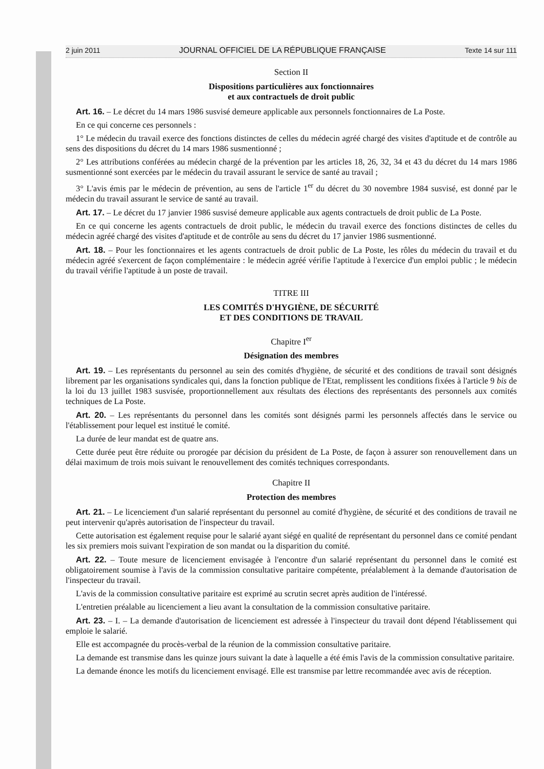2 juin 2011 JOURNAL OFFICIEL DE LA RÉPUBLIQUE FRANÇAISE Texte 14 sur 111
Section II
Dispositions particulières aux fonctionnaires
et aux contractuels de droit public
Art. 16. – Le décret du 14 mars 1986 susvisé demeure applicable aux personnels fonctionnaires de La Poste.
En ce qui concerne ces personnels :
1° Le médecin du travail exerce des fonctions distinctes de celles du médecin agréé chargé des visites d'aptitude et de contrôle au sens des dispositions du décret du 14 mars 1986 susmentionné ;
2° Les attributions conférées au médecin chargé de la prévention par les articles 18, 26, 32, 34 et 43 du décret du 14 mars 1986 susmentionné sont exercées par le médecin du travail assurant le service de santé au travail ;
3° L'avis émis par le médecin de prévention, au sens de l'article 1<sup>er</sup> du décret du 30 novembre 1984 susvisé, est donné par le médecin du travail assurant le service de santé au travail.
Art. 17. – Le décret du 17 janvier 1986 susvisé demeure applicable aux agents contractuels de droit public de La Poste.
En ce qui concerne les agents contractuels de droit public, le médecin du travail exerce des fonctions distinctes de celles du médecin agréé chargé des visites d'aptitude et de contrôle au sens du décret du 17 janvier 1986 susmentionné.
Art. 18. – Pour les fonctionnaires et les agents contractuels de droit public de La Poste, les rôles du médecin du travail et du médecin agréé s'exercent de façon complémentaire : le médecin agréé vérifie l'aptitude à l'exercice d'un emploi public ; le médecin du travail vérifie l'aptitude à un poste de travail.
TITRE III
LES COMITÉS D'HYGIÈNE, DE SÉCURITÉ
ET DES CONDITIONS DE TRAVAIL
Chapitre I<sup>er</sup>
Désignation des membres
Art. 19. – Les représentants du personnel au sein des comités d'hygiène, de sécurité et des conditions de travail sont désignés librement par les organisations syndicales qui, dans la fonction publique de l'Etat, remplissent les conditions fixées à l'article 9 bis de la loi du 13 juillet 1983 susvisée, proportionnellement aux résultats des élections des représentants des personnels aux comités techniques de La Poste.
Art. 20. – Les représentants du personnel dans les comités sont désignés parmi les personnels affectés dans le service ou l'établissement pour lequel est institué le comité.
La durée de leur mandat est de quatre ans.
Cette durée peut être réduite ou prorogée par décision du président de La Poste, de façon à assurer son renouvellement dans un délai maximum de trois mois suivant le renouvellement des comités techniques correspondants.
Chapitre II
Protection des membres
Art. 21. – Le licenciement d'un salarié représentant du personnel au comité d'hygiène, de sécurité et des conditions de travail ne peut intervenir qu'après autorisation de l'inspecteur du travail.
Cette autorisation est également requise pour le salarié ayant siégé en qualité de représentant du personnel dans ce comité pendant les six premiers mois suivant l'expiration de son mandat ou la disparition du comité.
Art. 22. – Toute mesure de licenciement envisagée à l'encontre d'un salarié représentant du personnel dans le comité est obligatoirement soumise à l'avis de la commission consultative paritaire compétente, préalablement à la demande d'autorisation de l'inspecteur du travail.
L'avis de la commission consultative paritaire est exprimé au scrutin secret après audition de l'intéressé.
L'entretien préalable au licenciement a lieu avant la consultation de la commission consultative paritaire.
Art. 23. – I. – La demande d'autorisation de licenciement est adressée à l'inspecteur du travail dont dépend l'établissement qui emploie le salarié.
Elle est accompagnée du procès-verbal de la réunion de la commission consultative paritaire.
La demande est transmise dans les quinze jours suivant la date à laquelle a été émis l'avis de la commission consultative paritaire.
La demande énonce les motifs du licenciement envisagé. Elle est transmise par lettre recommandée avec avis de réception.